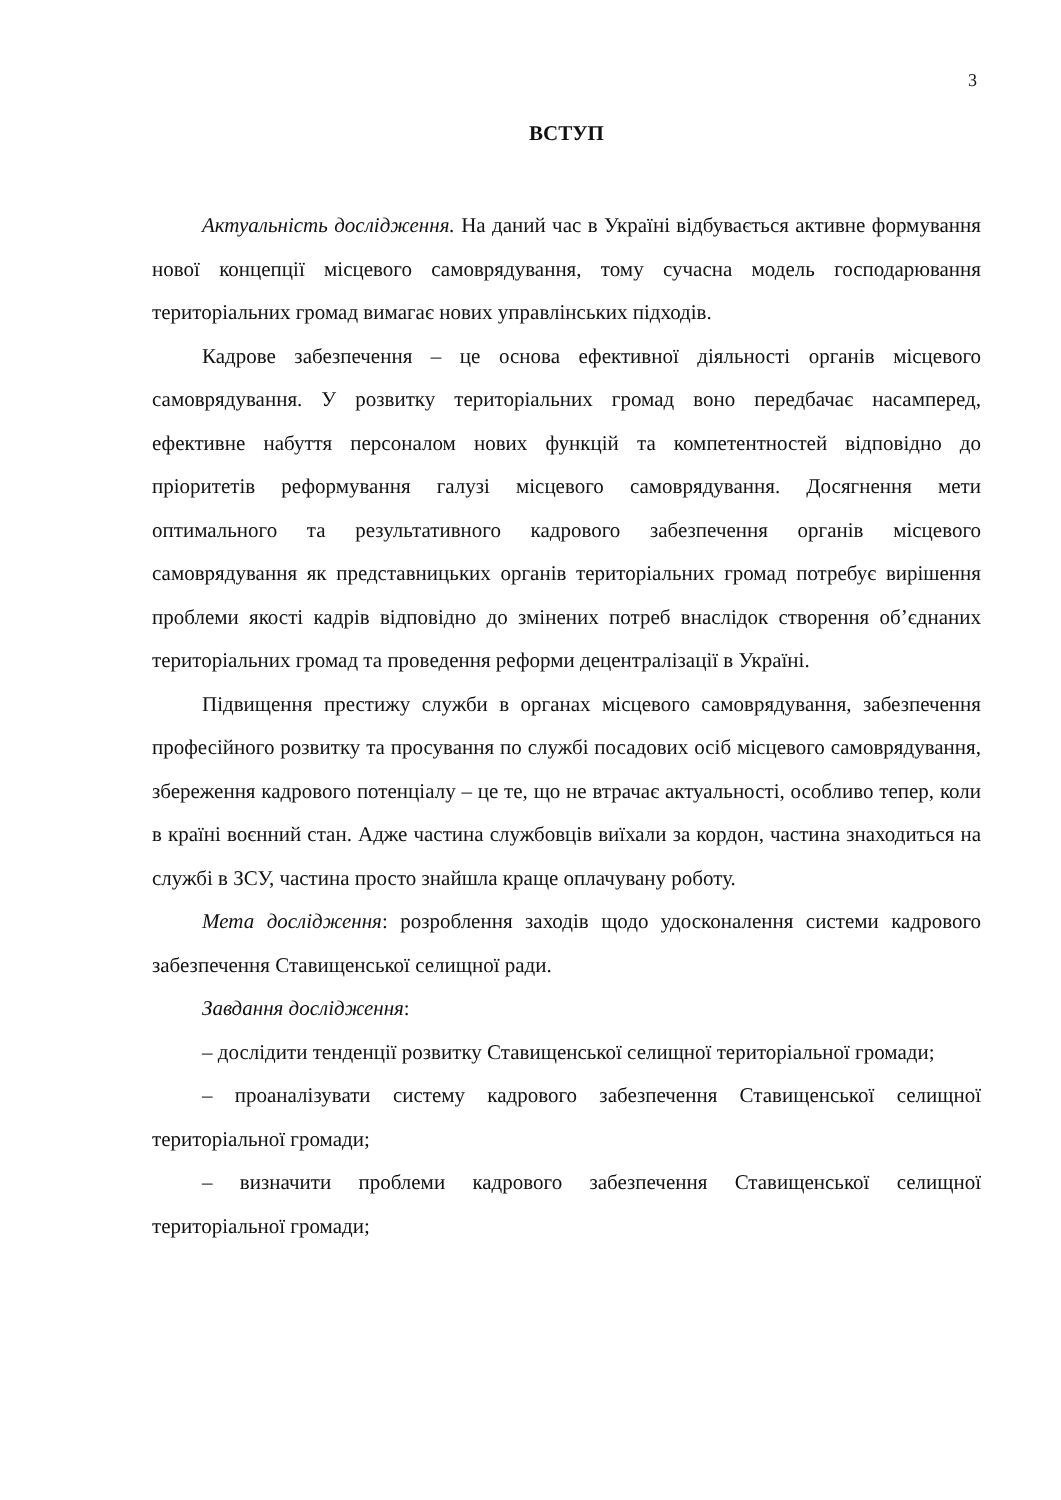3
ВСТУП
Актуальність дослідження. На даний час в Україні відбувається активне формування нової концепції місцевого самоврядування, тому сучасна модель господарювання територіальних громад вимагає нових управлінських підходів.
Кадрове забезпечення – це основа ефективної діяльності органів місцевого самоврядування. У розвитку територіальних громад воно передбачає насамперед, ефективне набуття персоналом нових функцій та компетентностей відповідно до пріоритетів реформування галузі місцевого самоврядування. Досягнення мети оптимального та результативного кадрового забезпечення органів місцевого самоврядування як представницьких органів територіальних громад потребує вирішення проблеми якості кадрів відповідно до змінених потреб внаслідок створення об’єднаних територіальних громад та проведення реформи децентралізації в Україні.
Підвищення престижу служби в органах місцевого самоврядування, забезпечення професійного розвитку та просування по службі посадових осіб місцевого самоврядування, збереження кадрового потенціалу – це те, що не втрачає актуальності, особливо тепер, коли в країні воєнний стан. Адже частина службовців виїхали за кордон, частина знаходиться на службі в ЗСУ, частина просто знайшла краще оплачувану роботу.
Мета дослідження: розроблення заходів щодо удосконалення системи кадрового забезпечення Ставищенської селищної ради.
Завдання дослідження:
– дослідити тенденції розвитку Ставищенської селищної територіальної громади;
– проаналізувати систему кадрового забезпечення Ставищенської селищної територіальної громади;
– визначити проблеми кадрового забезпечення Ставищенської селищної територіальної громади;